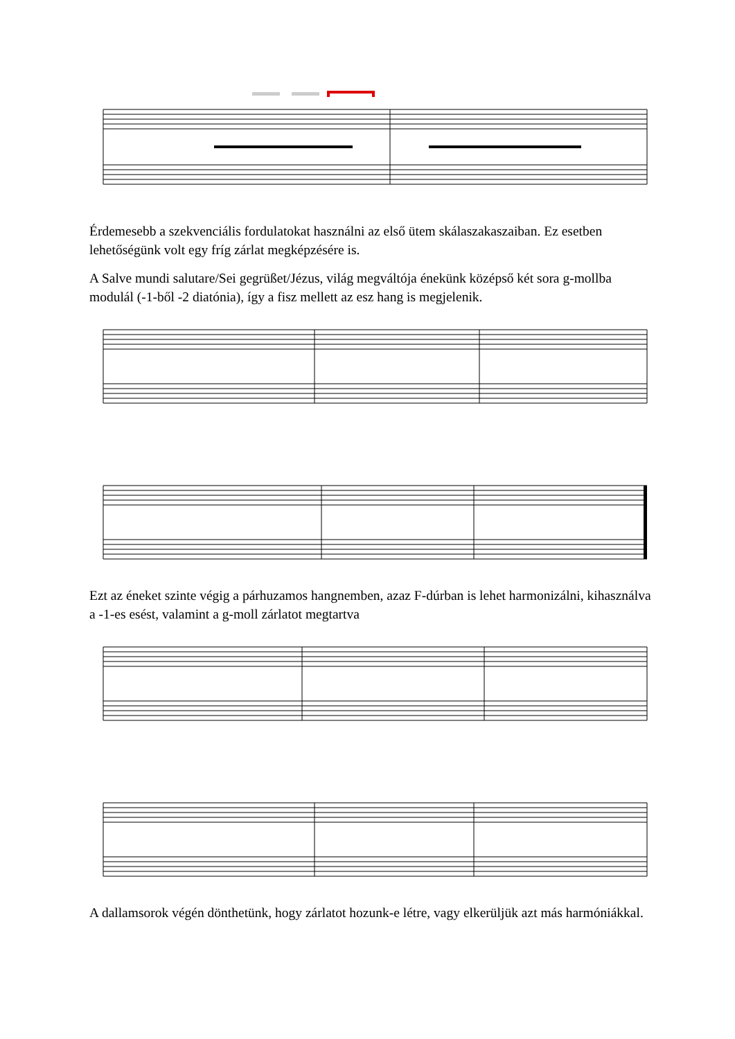Érdemesebb a szekvenciális fordulatokat használni az első ütem skálaszakaszaiban. Ez esetben lehetőségünk volt egy fríg zárlat megképzésére is.
A Salve mundi salutare/Sei gegrüßet/Jézus, világ megváltója énekünk középső két sora g-mollba modulál (-1-ből -2 diatónia), így a fisz mellett az esz hang is megjelenik.
Ezt az éneket szinte végig a párhuzamos hangnemben, azaz F-dúrban is lehet harmonizálni, kihasználva a -1-es esést, valamint a g-moll zárlatot megtartva
A dallamsorok végén dönthetünk, hogy zárlatot hozunk-e létre, vagy elkerüljük azt más harmóniákkal.